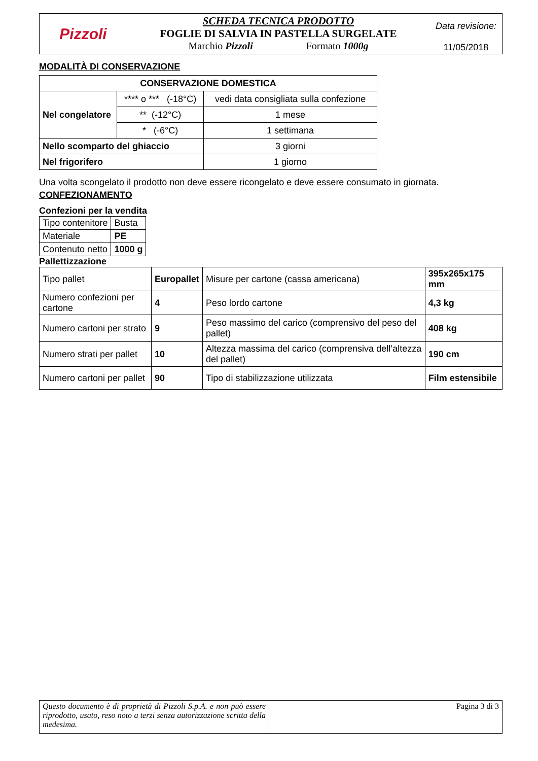| Pizzoli | SCHEDA TECNICA PRODOTTO FOGLIE DI SALVIA IN PASTELLA SURGELATE Marchio Pizzoli Formato 1000g | Data revisione: 11/05/2018 |
MODALITÀ DI CONSERVAZIONE
| CONSERVAZIONE DOMESTICA | | |
| --- | --- | --- |
| Nel congelatore | **** o *** (-18°C) | vedi data consigliata sulla confezione |
| | ** (-12°C) | 1 mese |
| | * (-6°C) | 1 settimana |
| Nello scomparto del ghiaccio | | 3 giorni |
| Nel frigorifero | | 1 giorno |
Una volta scongelato il prodotto non deve essere ricongelato e deve essere consumato in giornata.
CONFEZIONAMENTO
Confezioni per la vendita
| Tipo contenitore | Busta |
| Materiale | PE |
| Contenuto netto | 1000 g |
Pallettizzazione
| Tipo pallet | Europallet | Misure per cartone (cassa americana) | 395x265x175 mm |
| Numero confezioni per cartone | 4 | Peso lordo cartone | 4,3 kg |
| Numero cartoni per strato | 9 | Peso massimo del carico (comprensivo del peso del pallet) | 408 kg |
| Numero strati per pallet | 10 | Altezza massima del carico (comprensiva dell’altezza del pallet) | 190 cm |
| Numero cartoni per pallet | 90 | Tipo di stabilizzazione utilizzata | Film estensibile |
| Questo documento è di proprietà di Pizzoli S.p.A. e non può essere riprodotto, usato, reso noto a terzi senza autorizzazione scritta della medesima. | Pagina 3 di 3 |